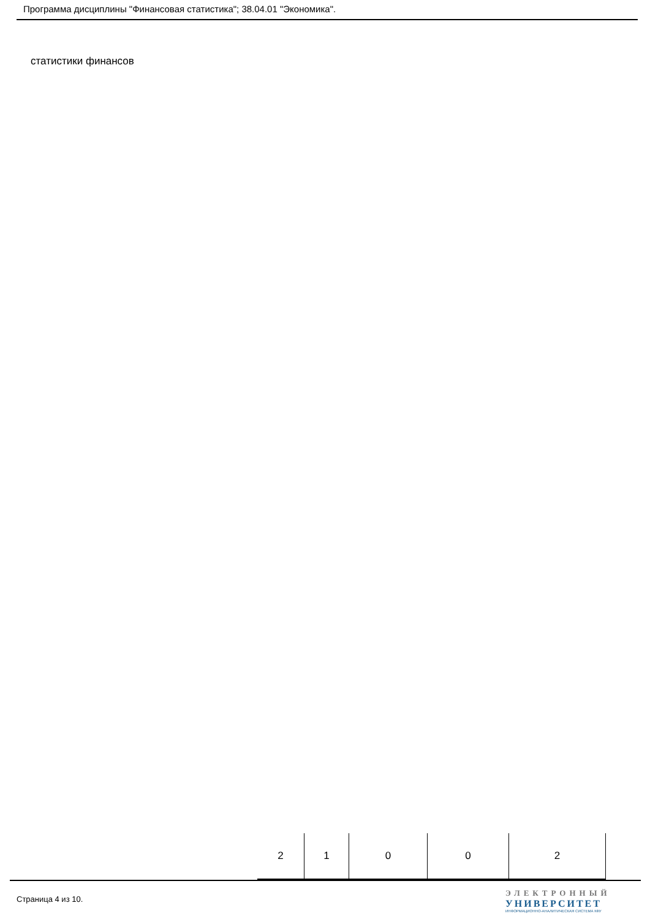Программа дисциплины "Финансовая статистика"; 38.04.01 "Экономика".
статистики финансов
| 2 | 1 | 0 | 0 | 2 |
Страница 4 из 10.
ЭЛЕКТРОННЫЙ
УНИВЕРСИТЕТ
ИНФОРМАЦИОННО-АНАЛИТИЧЕСКАЯ СИСТЕМА КФУ